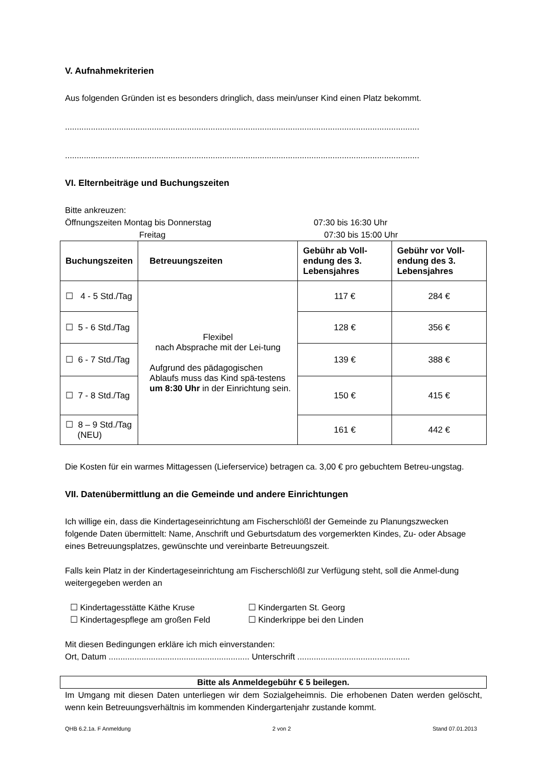V. Aufnahmekriterien
Aus folgenden Gründen ist es besonders dringlich, dass mein/unser Kind einen Platz bekommt.
.......................................................................................................................................................
.......................................................................................................................................................
VI. Elternbeiträge und Buchungszeiten
Bitte ankreuzen:
Öffnungszeiten Montag bis Donnerstag 07:30 bis 16:30 Uhr
Freitag 07:30 bis 15:00 Uhr
| Buchungszeiten | Betreuungszeiten | Gebühr ab Voll-endung des 3. Lebensjahres | Gebühr vor Voll-endung des 3. Lebensjahres |
| --- | --- | --- | --- |
| ☐ 4 - 5 Std./Tag | Flexibel nach Absprache mit der Lei-tung Aufgrund des pädagogischen Ablaufs muss das Kind spä-testens um 8:30 Uhr in der Einrichtung sein. | 117 € | 284 € |
| ☐ 5 - 6 Std./Tag | | 128 € | 356 € |
| ☐ 6 - 7 Std./Tag | | 139 € | 388 € |
| ☐ 7 - 8 Std./Tag | | 150 € | 415 € |
| ☐ 8 – 9 Std./Tag (NEU) | | 161 € | 442 € |
Die Kosten für ein warmes Mittagessen (Lieferservice) betragen ca. 3,00 € pro gebuchtem Betreu-ungstag.
VII. Datenübermittlung an die Gemeinde und andere Einrichtungen
Ich willige ein, dass die Kindertageseinrichtung am Fischerschlößl der Gemeinde zu Planungszwecken folgende Daten übermittelt: Name, Anschrift und Geburtsdatum des vorgemerkten Kindes, Zu- oder Absage eines Betreuungsplatzes, gewünschte und vereinbarte Betreuungszeit.
Falls kein Platz in der Kindertageseinrichtung am Fischerschlößl zur Verfügung steht, soll die Anmel-dung weitergegeben werden an
☐ Kindertagesstätte Käthe Kruse ☐ Kindergarten St. Georg ☐ Kindertagespflege am großen Feld ☐ Kinderkrippe bei den Linden
Mit diesen Bedingungen erkläre ich mich einverstanden:
Ort, Datum ............................................................ Unterschrift ................................................
Bitte als Anmeldegebühr € 5 beilegen.
Im Umgang mit diesen Daten unterliegen wir dem Sozialgeheimnis. Die erhobenen Daten werden gelöscht, wenn kein Betreuungsverhältnis im kommenden Kindergartenjahr zustande kommt.
QHB 6.2.1a. F Anmeldung 2 von 2 Stand 07.01.2013